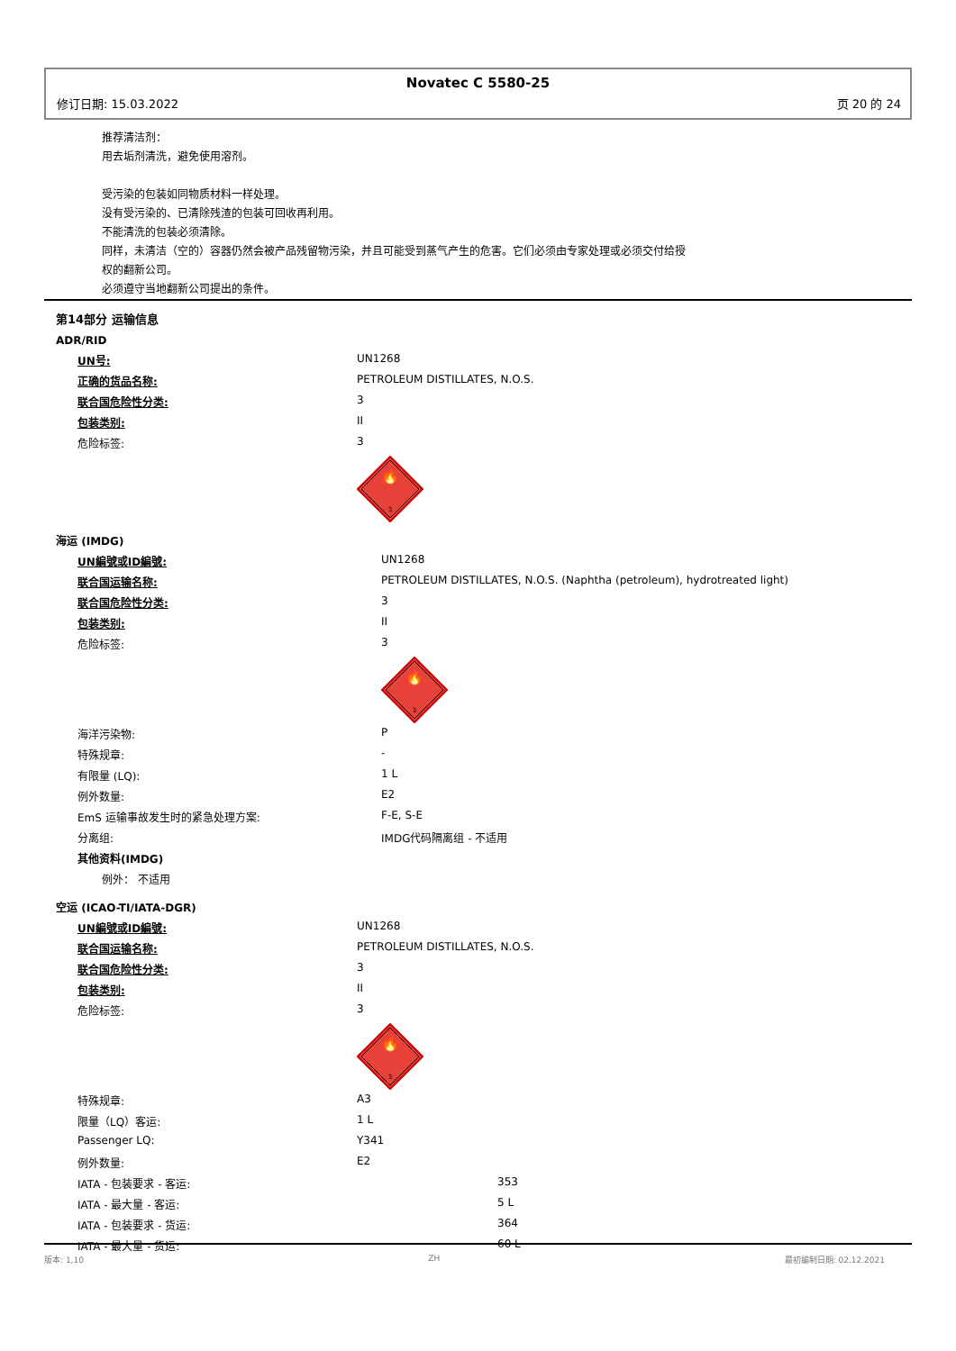Novatec C 5580-25
修订日期: 15.03.2022 页 20 的 24
推荐清洁剂：
用去垢剂清洗，避免使用溶剂。
受污染的包装如同物质材料一样处理。
没有受污染的、已清除残渣的包装可回收再利用。
不能清洗的包装必须清除。
同样，未清洁（空的）容器仍然会被产品残留物污染，并且可能受到蒸气产生的危害。它们必须由专家处理或必须交付给授
权的翻新公司。
必须遵守当地翻新公司提出的条件。
第14部分 运输信息
ADR/RID
| UN号: | UN1268 |
| 正确的货品名称: | PETROLEUM DISTILLATES, N.O.S. |
| 联合国危险性分类: | 3 |
| 包装类别: | II |
| 危险标签: | 3 |
| | 🔥 3 |
海运 (IMDG)
| UN編號或ID編號: | UN1268 |
| 联合国运输名称: | PETROLEUM DISTILLATES, N.O.S. (Naphtha (petroleum), hydrotreated light) |
| 联合国危险性分类: | 3 |
| 包装类别: | II |
| 危险标签: | 3 |
| | 🔥 3 |
| 海洋污染物: | P |
| 特殊规章: | - |
| 有限量 (LQ): | 1 L |
| 例外数量: | E2 |
| EmS 运输事故发生时的紧急处理方案: | F-E, S-E |
| 分离组: | IMDG代码隔离组 - 不适用 |
| 其他资料(IMDG) | |
| 例外： 不适用 | |
空运 (ICAO-TI/IATA-DGR)
| UN編號或ID編號: | UN1268 |
| 联合国运输名称: | PETROLEUM DISTILLATES, N.O.S. |
| 联合国危险性分类: | 3 |
| 包装类别: | II |
| 危险标签: | 3 |
| | 🔥 3 |
| 特殊规章: | A3 |
| 限量（LQ）客运: | 1 L |
| Passenger LQ: | Y341 |
| 例外数量: | E2 |
| IATA - 包装要求 - 客运: | 353 |
| IATA - 最大量 - 客运: | 5 L |
| IATA - 包装要求 - 货运: | 364 |
| IATA - 最大量 - 货运: | 60 L |
版本: 1,10 ZH 最初编制日期: 02.12.2021